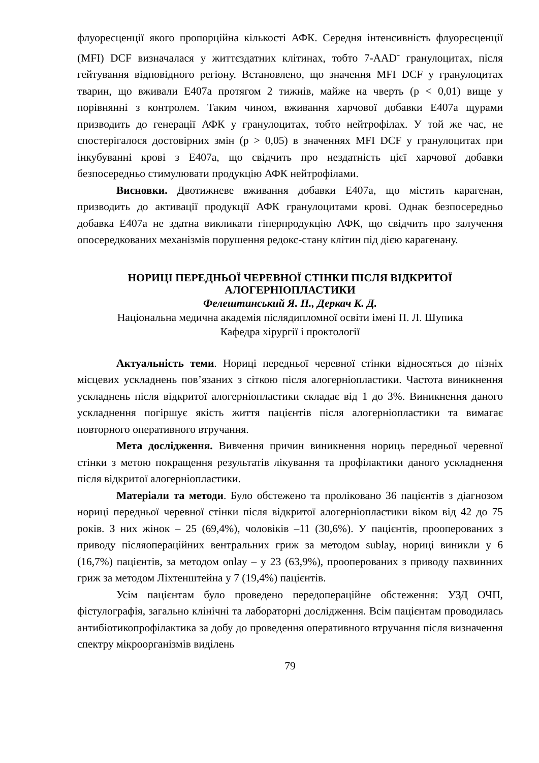флуоресценції якого пропорційна кількості АФК. Середня інтенсивність флуоресценції (MFI) DCF визначалася у життєздатних клітинах, тобто 7-AAD<sup>-</sup> гранулоцитах, після гейтування відповідного регіону. Встановлено, що значення MFI DCF у гранулоцитах тварин, що вживали Е407а протягом 2 тижнів, майже на чверть (р < 0,01) вище у порівнянні з контролем. Таким чином, вживання харчової добавки Е407а щурами призводить до генерації АФК у гранулоцитах, тобто нейтрофілах. У той же час, не спостерігалося достовірних змін (р > 0,05) в значеннях MFI DCF у гранулоцитах при інкубуванні крові з Е407а, що свідчить про нездатність цієї харчової добавки безпосередньо стимулювати продукцію АФК нейтрофілами.
Висновки. Двотижневе вживання добавки Е407а, що містить карагенан, призводить до активації продукції АФК гранулоцитами крові. Однак безпосередньо добавка Е407а не здатна викликати гіперпродукцію АФК, що свідчить про залучення опосередкованих механізмів порушення редокс-стану клітин під дією карагенану.
НОРИЦІ ПЕРЕДНЬОЇ ЧЕРЕВНОЇ СТІНКИ ПІСЛЯ ВІДКРИТОЇ АЛОГЕРНІОПЛАСТИКИ
Фелештинський Я. П., Деркач К. Д.
Національна медична академія післядипломної освіти імені П. Л. Шупика
Кафедра хірургії і проктології
Актуальність теми. Нориці передньої черевної стінки відносяться до пізніх місцевих ускладнень пов’язаних з сіткою після алогерніопластики. Частота виникнення ускладнень після відкритої алогерніопластики складає від 1 до 3%. Виникнення даного ускладнення погіршує якість життя пацієнтів після алогерніопластики та вимагає повторного оперативного втручання.
Мета дослідження. Вивчення причин виникнення нориць передньої черевної стінки з метою покращення результатів лікування та профілактики даного ускладнення після відкритої алогерніопластики.
Матеріали та методи. Було обстежено та проліковано 36 пацієнтів з діагнозом нориці передньої черевної стінки після відкритої алогерніопластики віком від 42 до 75 років. З них жінок – 25 (69,4%), чоловіків –11 (30,6%). У пацієнтів, прооперованих з приводу післяопераційних вентральних гриж за методом sublay, нориці виникли у 6 (16,7%) пацієнтів, за методом onlay – у 23 (63,9%), прооперованих з приводу пахвинних гриж за методом Ліхтенштейна у 7 (19,4%) пацієнтів.
Усім пацієнтам було проведено передопераційне обстеження: УЗД ОЧП, фістулографія, загально клінічні та лабораторні дослідження. Всім пацієнтам проводилась антибіотикопрофілактика за добу до проведення оперативного втручання після визначення спектру мікроорганізмів виділень
79